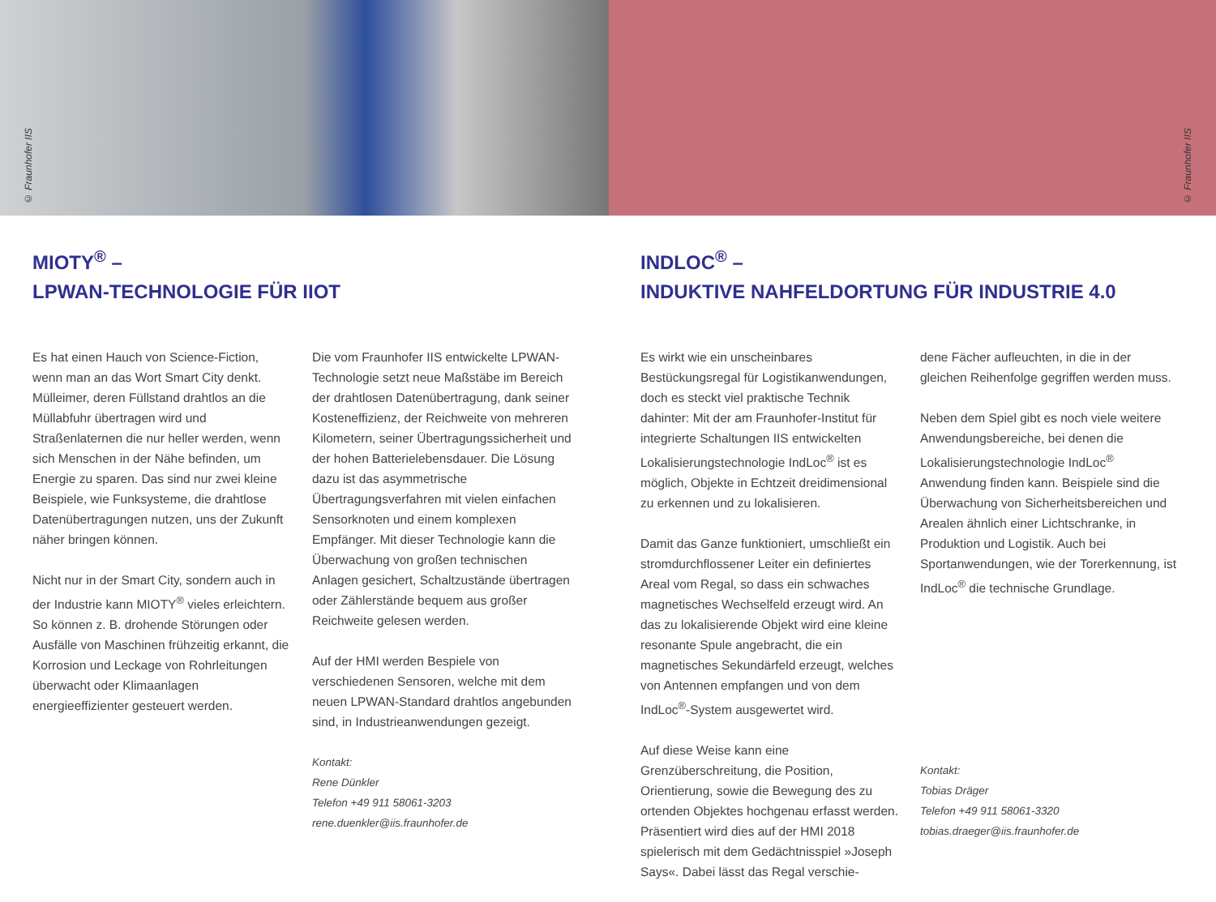© Fraunhofer IIS
© Fraunhofer IIS
MIOTY<sup>®</sup> –
LPWAN-TECHNOLOGIE FÜR IIOT
Es hat einen Hauch von Science-Fiction, wenn man an das Wort Smart City denkt. Mülleimer, deren Füllstand drahtlos an die Müllabfuhr übertragen wird und Straßenlaternen die nur heller werden, wenn sich Menschen in der Nähe befinden, um Energie zu sparen. Das sind nur zwei kleine Beispiele, wie Funksysteme, die drahtlose Datenübertragungen nutzen, uns der Zukunft näher bringen können.
Nicht nur in der Smart City, sondern auch in der Industrie kann MIOTY<sup>®</sup> vieles erleichtern. So können z. B. drohende Störungen oder Ausfälle von Maschinen frühzeitig erkannt, die Korrosion und Leckage von Rohrleitungen überwacht oder Klimaanlagen energieeffizienter gesteuert werden.
Die vom Fraunhofer IIS entwickelte LPWAN-Technologie setzt neue Maßstäbe im Bereich der drahtlosen Datenübertragung, dank seiner Kosteneffizienz, der Reichweite von mehreren Kilometern, seiner Übertragungssicherheit und der hohen Batterielebensdauer. Die Lösung dazu ist das asymmetrische Übertragungsverfahren mit vielen einfachen Sensorknoten und einem komplexen Empfänger. Mit dieser Technologie kann die Überwachung von großen technischen Anlagen gesichert, Schaltzustände übertragen oder Zählerstände bequem aus großer Reichweite gelesen werden.
Auf der HMI werden Bespiele von verschiedenen Sensoren, welche mit dem neuen LPWAN-Standard drahtlos angebunden sind, in Industrieanwendungen gezeigt.
Kontakt:
Rene Dünkler
Telefon +49 911 58061-3203
rene.duenkler@iis.fraunhofer.de
INDLOC<sup>®</sup> –
INDUKTIVE NAHFELDORTUNG FÜR INDUSTRIE 4.0
Es wirkt wie ein unscheinbares Bestückungsregal für Logistikanwendungen, doch es steckt viel praktische Technik dahinter: Mit der am Fraunhofer-Institut für integrierte Schaltungen IIS entwickelten Lokalisierungstechnologie IndLoc<sup>®</sup> ist es möglich, Objekte in Echtzeit dreidimensional zu erkennen und zu lokalisieren.
Damit das Ganze funktioniert, umschließt ein stromdurchflossener Leiter ein definiertes Areal vom Regal, so dass ein schwaches magnetisches Wechselfeld erzeugt wird. An das zu lokalisierende Objekt wird eine kleine resonante Spule angebracht, die ein magnetisches Sekundärfeld erzeugt, welches von Antennen empfangen und von dem IndLoc<sup>®</sup>-System ausgewertet wird.
Auf diese Weise kann eine Grenzüberschreitung, die Position, Orientierung, sowie die Bewegung des zu ortenden Objektes hochgenau erfasst werden. Präsentiert wird dies auf der HMI 2018 spielerisch mit dem Gedächtnisspiel »Joseph Says«. Dabei lässt das Regal verschie-
dene Fächer aufleuchten, in die in der gleichen Reihenfolge gegriffen werden muss.
Neben dem Spiel gibt es noch viele weitere Anwendungsbereiche, bei denen die Lokalisierungstechnologie IndLoc<sup>®</sup> Anwendung finden kann. Beispiele sind die Überwachung von Sicherheitsbereichen und Arealen ähnlich einer Lichtschranke, in Produktion und Logistik. Auch bei Sportanwendungen, wie der Torerkennung, ist IndLoc<sup>®</sup> die technische Grundlage.
Kontakt:
Tobias Dräger
Telefon +49 911 58061-3320
tobias.draeger@iis.fraunhofer.de